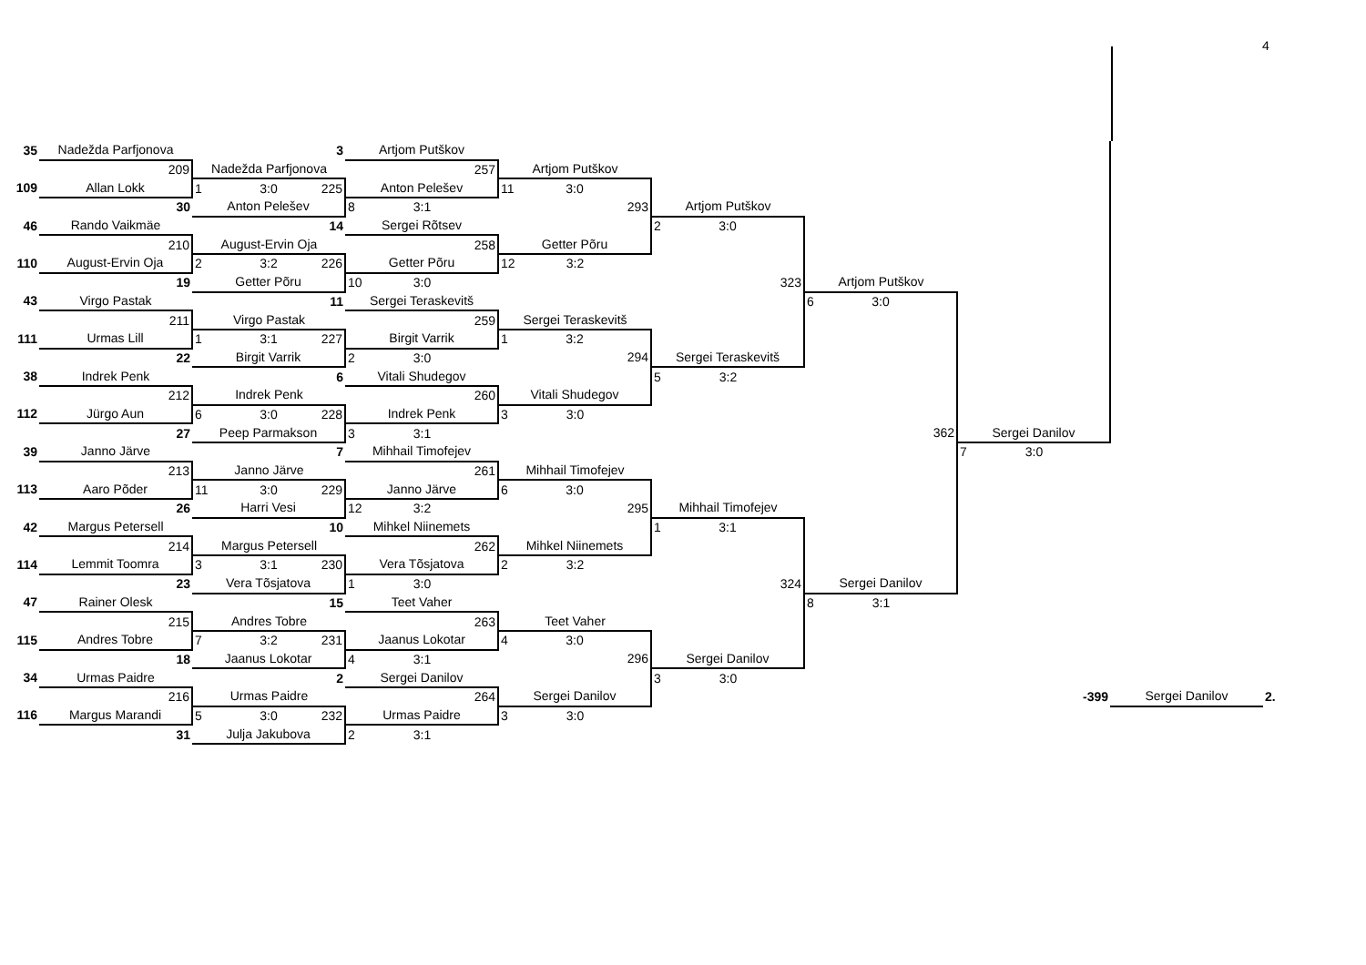4
| 35 | Nadežda Parfjonova | 3 | Artjom Putškov | | | | | | |
| | 209 | Nadežda Parfjonova | 257 | Artjom Putškov | | | | | |
| 109 | Allan Lokk | 1 3:0 225 | Anton Pelešev | 11 3:0 | | | | | |
| | 30 | Anton Pelešev | 8 3:1 | 293 | Artjom Putškov | | | | |
| 46 | Rando Vaikmäe | 14 | Sergei Rõtsev | | 2 3:0 | | | | |
| | 210 | August-Ervin Oja | 258 | Getter Põru | | | | | |
| 110 | August-Ervin Oja | 2 3:2 226 | Getter Põru | 12 3:2 | | | | | |
| | 19 | Getter Põru | 10 3:0 | | 323 | Artjom Putškov | | | |
| 43 | Virgo Pastak | 11 | Sergei Teraskevitš | | | 6 3:0 | | | |
| | 211 | Virgo Pastak | 259 | Sergei Teraskevitš | | | | | |
| 111 | Urmas Lill | 1 3:1 227 | Birgit Varrik | 1 3:2 | | | | | |
| | 22 | Birgit Varrik | 2 3:0 | 294 | Sergei Teraskevitš | | | | |
| 38 | Indrek Penk | 6 | Vitali Shudegov | | 5 3:2 | | | | |
| | 212 | Indrek Penk | 260 | Vitali Shudegov | | | | | |
| 112 | Jürgo Aun | 6 3:0 228 | Indrek Penk | 3 3:0 | | | | | |
| | 27 | Peep Parmakson | 3 3:1 | | | 362 | Sergei Danilov | | |
| 39 | Janno Järve | 7 | Mihhail Timofejev | | | | 7 3:0 | | |
| | 213 | Janno Järve | 261 | Mihhail Timofejev | | | | | |
| 113 | Aaro Põder | 11 3:0 229 | Janno Järve | 6 3:0 | | | | | |
| | 26 | Harri Vesi | 12 3:2 | 295 | Mihhail Timofejev | | | | |
| 42 | Margus Petersell | 10 | Mihkel Niinemets | | 1 3:1 | | | | |
| | 214 | Margus Petersell | 262 | Mihkel Niinemets | | | | | |
| 114 | Lemmit Toomra | 3 3:1 230 | Vera Tõsjatova | 2 3:2 | | | | | |
| | 23 | Vera Tõsjatova | 1 3:0 | | 324 | Sergei Danilov | | | |
| 47 | Rainer Olesk | 15 | Teet Vaher | | | 8 3:1 | | | |
| | 215 | Andres Tobre | 263 | Teet Vaher | | | | | |
| 115 | Andres Tobre | 7 3:2 231 | Jaanus Lokotar | 4 3:0 | | | | | |
| | 18 | Jaanus Lokotar | 4 3:1 | 296 | Sergei Danilov | | | | |
| 34 | Urmas Paidre | 2 | Sergei Danilov | | 3 3:0 | | | | |
| | 216 | Urmas Paidre | 264 | Sergei Danilov | | | -399 | Sergei Danilov | 2. |
| 116 | Margus Marandi | 5 3:0 232 | Urmas Paidre | 3 3:0 | | | | | |
| | 31 | Julja Jakubova | 2 3:1 | | | | | | |